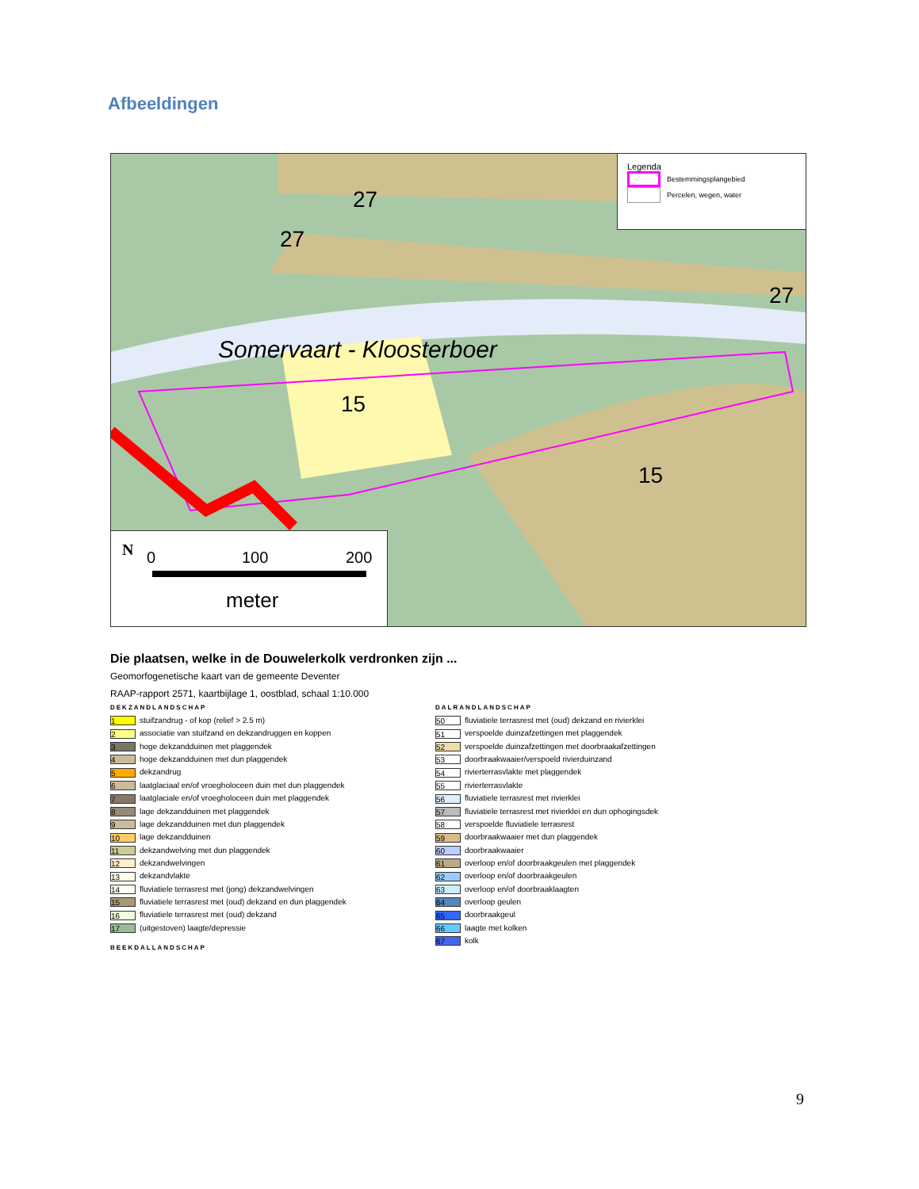Afbeeldingen
27
27
27
Somervaart - Kloosterboer
15
15
Legenda
Bestemmingsplangebied
Percelen, wegen, water
N 0 100 200
meter
Die plaatsen, welke in de Douwelerkolk verdronken zijn ...
Geomorfogenetische kaart van de gemeente Deventer
RAAP-rapport 2571, kaartbijlage 1, oostblad, schaal 1:10.000
DEKZANDLANDSCHAP
1 stuifzandrug - of kop (relief > 2.5 m)
2 associatie van stuifzand en dekzandruggen en koppen
3 hoge dekzandduinen met plaggendek
4 hoge dekzandduinen met dun plaggendek
5 dekzandrug
6 laatglaciaal en/of vroegholoceen duin met dun plaggendek
7 laatglaciale en/of vroegholoceen duin met plaggendek
8 lage dekzandduinen met plaggendek
9 lage dekzandduinen met dun plaggendek
10 lage dekzandduinen
11 dekzandwelving met dun plaggendek
12 dekzandwelvingen
13 dekzandvlakte
14 fluviatiele terrasrest met (jong) dekzandwelvingen
15 fluviatiele terrasrest met (oud) dekzand en dun plaggendek
16 fluviatiele terrasrest met (oud) dekzand
17 (uitgestoven) laagte/depressie
BEEKDALLANDSCHAP
DALRANDLANDSCHAP
50 fluviatiele terrasrest met (oud) dekzand en rivierklei
51 verspoelde duinzafzettingen met plaggendek
52 verspoelde duinzafzettingen met doorbraakafzettingen
53 doorbraakwaaier/verspoeld rivierduinzand
54 rivierterrasvlakte met plaggendek
55 rivierterrasvlakte
56 fluviatiele terrasrest met rivierklei
57 fluviatiele terrasrest met rivierklei en dun ophogingsdek
58 verspoelde fluviatiele terrasrest
59 doorbraakwaaier met dun plaggendek
60 doorbraakwaaier
61 overloop en/of doorbraakgeulen met plaggendek
62 overloop en/of doorbraakgeulen
63 overloop en/of doorbraaklaagten
64 overloop geulen
65 doorbraakgeul
66 laagte met kolken
67 kolk
9